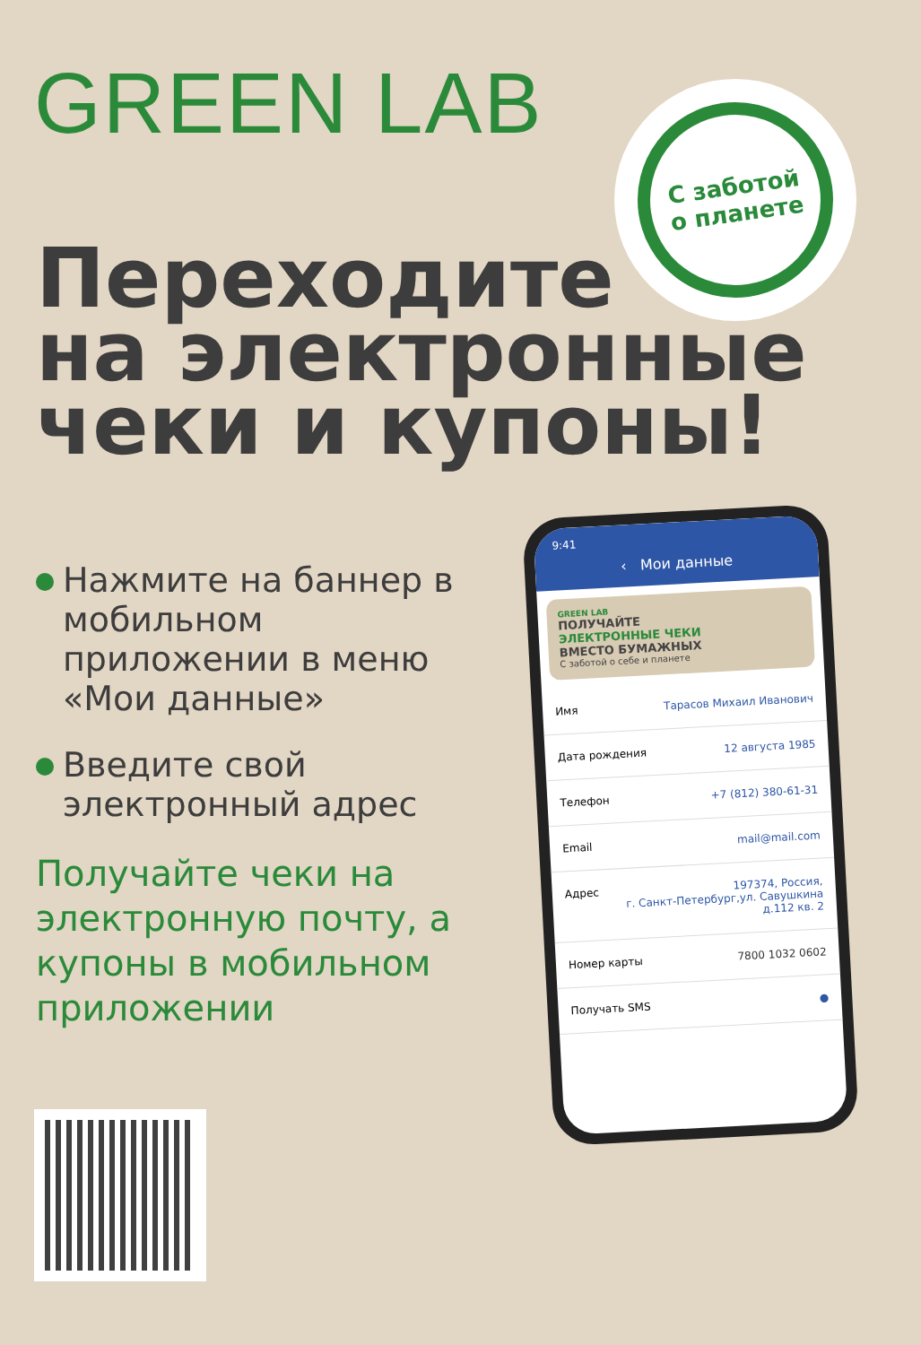GREEN LAB
С заботой
о планете
Переходите
на электронные
чеки и купоны!
Нажмите на баннер в мобильном приложении в меню «Мои данные»
Введите свой электронный адрес
Получайте чеки на электронную почту, а купоны в мобильном приложении
9:41
‹ Мои данные
GREEN LAB
ПОЛУЧАЙТЕ
ЭЛЕКТРОННЫЕ ЧЕКИ
ВМЕСТО БУМАЖНЫХ
С заботой о себе и планете
Имя Тарасов Михаил Иванович
Дата рождения 12 августа 1985
Телефон +7 (812) 380-61-31
Email mail@mail.com
Адрес 197374, Россия,
г. Санкт-Петербург,ул. Савушкина д.112 кв. 2
Номер карты 7800 1032 0602
Получать SMS ●